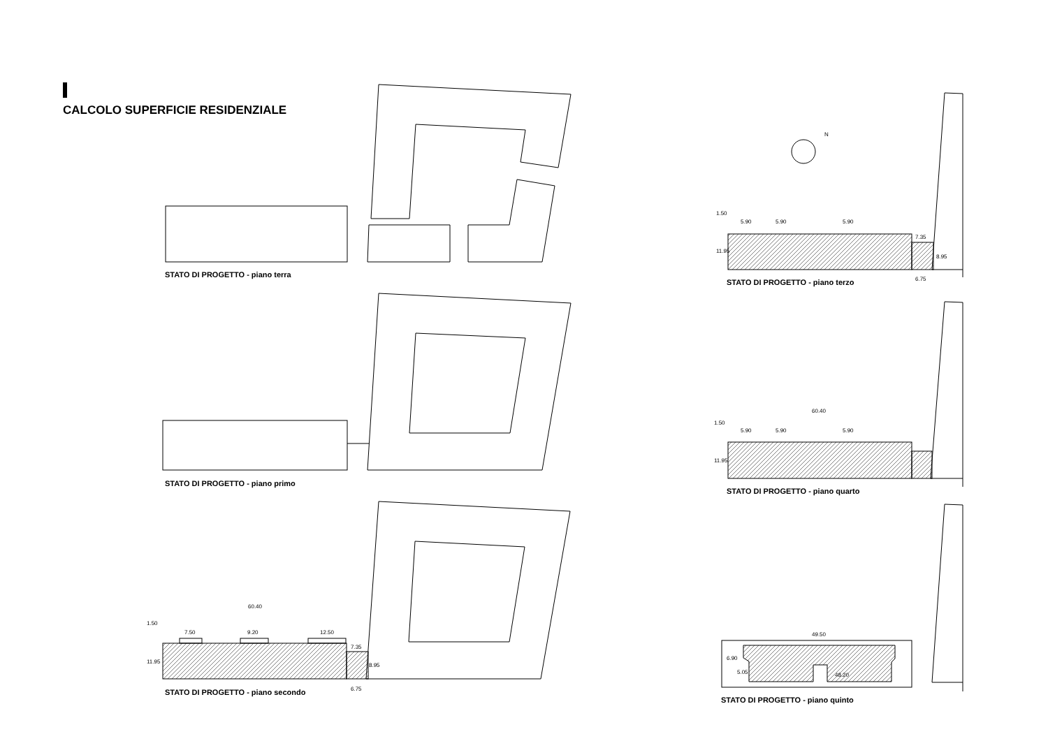CALCOLO SUPERFICIE RESIDENZIALE
STATO DI PROGETTO - piano terra
STATO DI PROGETTO - piano primo
60.40
7.50
9.20
12.50
7.35
6.75
11.95
1.50
8.95
STATO DI PROGETTO - piano secondo
N
5.90
5.90
5.90
7.35
6.75
11.95
1.50
8.95
STATO DI PROGETTO - piano terzo
60.40
5.90
5.90
5.90
11.95
1.50
STATO DI PROGETTO - piano quarto
49.50
48.20
6.90
5.05
STATO DI PROGETTO - piano quinto